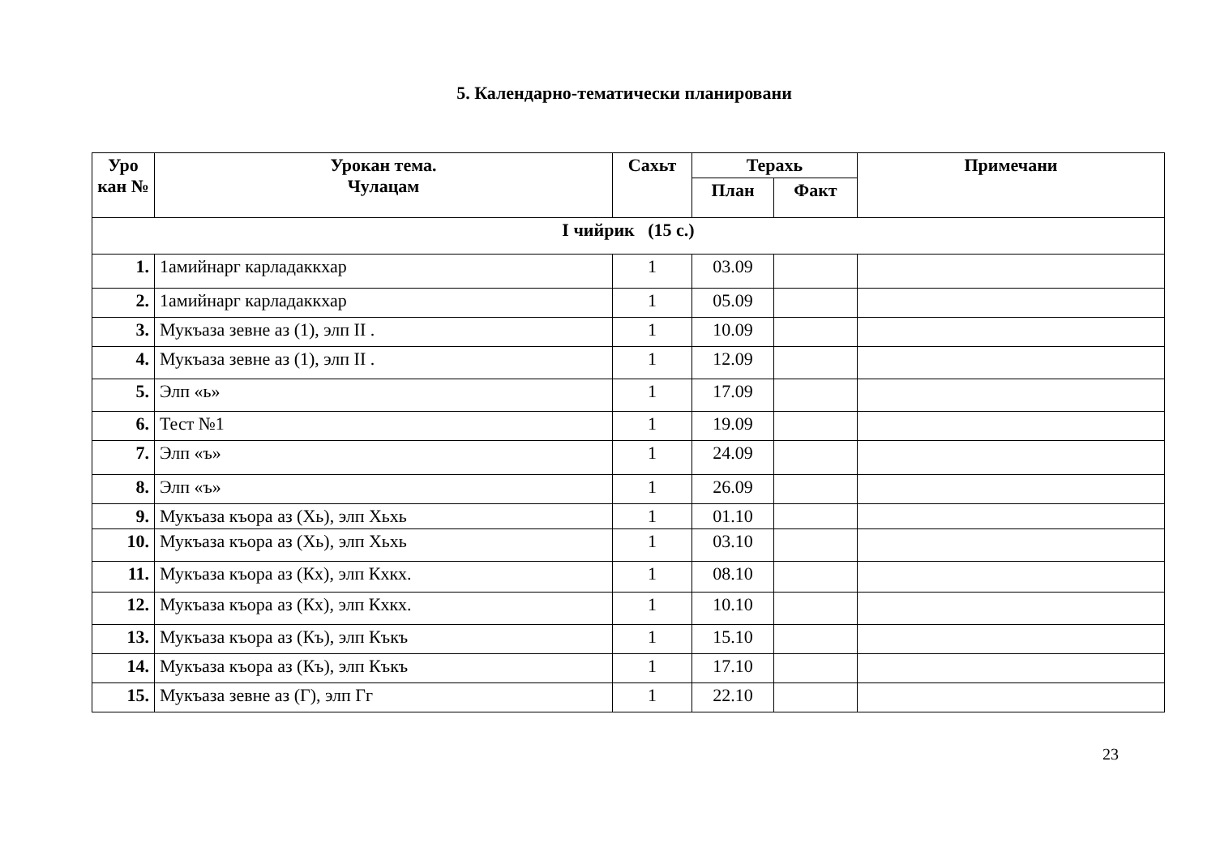5. Календарно-тематически планировани
| Уро кан № | Урокан тема. Чулацам | Сахьт | Терахь | | Примечани |
| --- | --- | --- | --- | --- | --- |
| | | | План | Факт | |
| I чийрик (15 с.) | | | | | |
| 1. | 1амийнарг карладаккхар | 1 | 03.09 | | |
| 2. | 1амийнарг карладаккхар | 1 | 05.09 | | |
| 3. | Мукъаза зевне аз (1), элп II . | 1 | 10.09 | | |
| 4. | Мукъаза зевне аз (1), элп II . | 1 | 12.09 | | |
| 5. | Элп «ь» | 1 | 17.09 | | |
| 6. | Тест №1 | 1 | 19.09 | | |
| 7. | Элп «ъ» | 1 | 24.09 | | |
| 8. | Элп «ъ» | 1 | 26.09 | | |
| 9. | Мукъаза къора аз (Хь), элп Хьхь | 1 | 01.10 | | |
| 10. | Мукъаза къора аз (Хь), элп Хьхь | 1 | 03.10 | | |
| 11. | Мукъаза къора аз (Кх), элп Кхкх. | 1 | 08.10 | | |
| 12. | Мукъаза къора аз (Кх), элп Кхкх. | 1 | 10.10 | | |
| 13. | Мукъаза къора аз (Къ), элп Къкъ | 1 | 15.10 | | |
| 14. | Мукъаза къора аз (Къ), элп Къкъ | 1 | 17.10 | | |
| 15. | Мукъаза зевне аз (Г), элп Гг | 1 | 22.10 | | |
23